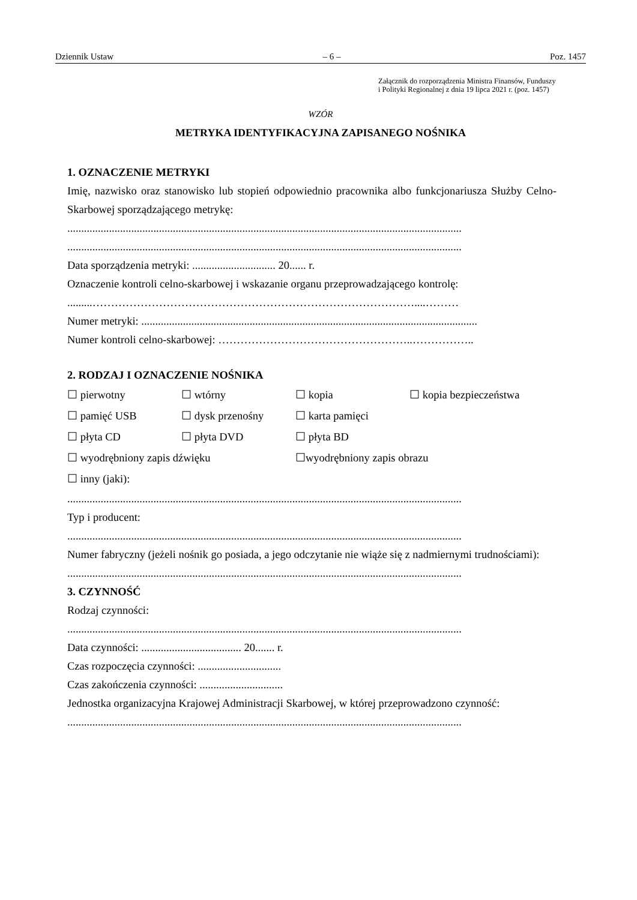Dziennik Ustaw – 6 – Poz. 1457
Załącznik do rozporządzenia Ministra Finansów, Funduszy
i Polityki Regionalnej z dnia 19 lipca 2021 r. (poz. 1457)
WZÓR
METRYKA IDENTYFIKACYJNA ZAPISANEGO NOŚNIKA
1. OZNACZENIE METRYKI
Imię, nazwisko oraz stanowisko lub stopień odpowiednio pracownika albo funkcjonariusza Służby Celno-Skarbowej sporządzającego metrykę:
..............................................................................................................................................
..............................................................................................................................................
Data sporządzenia metryki: .............................. 20...... r.
Oznaczenie kontroli celno-skarbowej i wskazanie organu przeprowadzającego kontrolę:
.........……………………………………………………………………………....………
Numer metryki: .........................................................................................................................
Numer kontroli celno-skarbowej: ……………………………………………..……………..
2. RODZAJ I OZNACZENIE NOŚNIKA
☐ pierwotny ☐ wtórny ☐ kopia ☐ kopia bezpieczeństwa ☐ pamięć USB ☐ dysk przenośny ☐ karta pamięci ☐ płyta CD ☐ płyta DVD ☐ płyta BD ☐ wyodrębniony zapis dźwięku ☐wyodrębniony zapis obrazu ☐ inny (jaki):
..............................................................................................................................................
Typ i producent:
..............................................................................................................................................
Numer fabryczny (jeżeli nośnik go posiada, a jego odczytanie nie wiąże się z nadmiernymi trudnościami):
..............................................................................................................................................
3. CZYNNOŚĆ
Rodzaj czynności:
..............................................................................................................................................
Data czynności: .................................... 20....... r.
Czas rozpoczęcia czynności: ..............................
Czas zakończenia czynności: ..............................
Jednostka organizacyjna Krajowej Administracji Skarbowej, w której przeprowadzono czynność:
..............................................................................................................................................